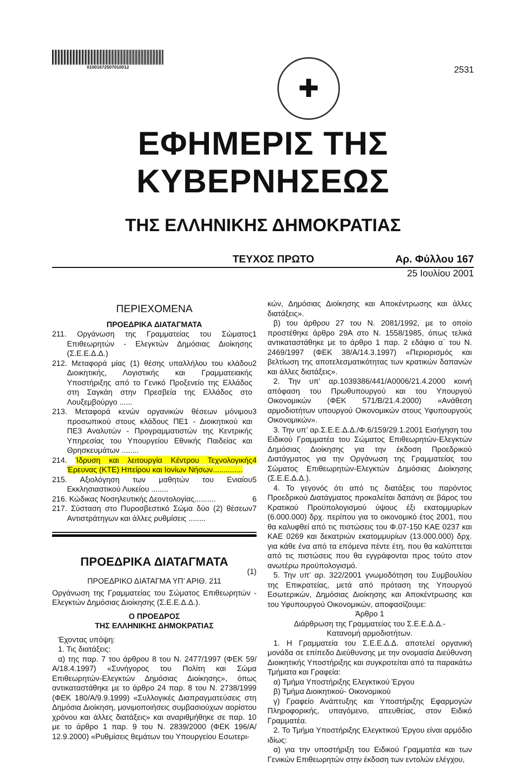01001672507010012
✚
2531
ΕΦΗΜΕΡΙΣ ΤΗΣ ΚΥΒΕΡΝΗΣΕΩΣ
ΤΗΣ ΕΛΛΗΝΙΚΗΣ ΔΗΜΟΚΡΑΤΙΑΣ
ΤΕΥΧΟΣ ΠΡΩΤΟ Αρ. Φύλλου 167
25 Ιουλίου 2001
ΠΕΡΙΕΧΟΜΕΝΑ
ΠΡΟΕΔΡΙΚΑ ΔΙΑΤΑΓΜΑΤΑ
211. Οργάνωση της Γραμματείας του Σώματος Επιθεωρητών - Ελεγκτών Δημόσιας Διοίκησης (Σ.Ε.Ε.Δ.Δ.) 1
212. Μεταφορά μίας (1) θέσης υπαλλήλου του κλάδου Διοικητικής, Λογιστικής και Γραμματειακής Υποστήριξης από το Γενικό Προξενείο της Ελλάδος στη Σαγκάη στην Πρεσβεία της Ελλάδος στο Λουξεμβούργο ...... 2
213. Μεταφορά κενών οργανικών θέσεων μόνιμου προσωπικού στους κλάδους ΠΕ1 - Διοικητικού και ΠΕ3 Αναλυτών - Προγραμματιστών της Κεντρικής Υπηρεσίας του Υπουργείου Εθνικής Παιδείας και Θρησκευμάτων ........ 3
214. Ίδρυση και λειτουργία Κέντρου Τεχνολογικής Έρευνας (ΚΤΕ) Ηπείρου και Ιονίων Νήσων.............. 4
215. Αξιολόγηση των μαθητών του Ενιαίου Εκκλησιαστικού Λυκείου ........ 5
216. Κώδικας Νοσηλευτικής Δεοντολογίας.......... 6
217. Σύσταση στο Πυροσβεστικό Σώμα δύο (2) θέσεων Αντιστράτηγων και άλλες ρυθμίσεις ........ 7
ΠΡΟΕΔΡΙΚΑ ΔΙΑΤΑΓΜΑΤΑ
(1)
ΠΡΟΕΔΡΙΚΟ ΔΙΑΤΑΓΜΑ ΥΠ’ ΑΡΙΘ. 211
Οργάνωση της Γραμματείας του Σώματος Επιθεωρητών - Ελεγκτών Δημόσιας Διοίκησης (Σ.Ε.Ε.Δ.Δ.).
Ο ΠΡΟΕΔΡΟΣ
ΤΗΣ ΕΛΛΗΝΙΚΗΣ ΔΗΜΟΚΡΑΤΙΑΣ
Έχοντας υπόψη:
1. Τις διατάξεις:
α) της παρ. 7 του άρθρου 8 του Ν. 2477/1997 (ΦΕΚ 59/Α/18.4.1997) «Συνήγορος του Πολίτη και Σώμα Επιθεωρητών-Ελεγκτών Δημόσιας Διοίκησης», όπως αντικαταστάθηκε με το άρθρο 24 παρ. 8 του Ν. 2738/1999 (ΦΕΚ 180/Α/9.9.1999) «Συλλογικές Διαπραγματεύσεις στη Δημόσια Διοίκηση, μονιμοποιήσεις συμβασιούχων αορίστου χρόνου και άλλες διατάξεις» και αναριθμήθηκε σε παρ. 10 με το άρθρο 1 παρ. 9 του Ν. 2839/2000 (ΦΕΚ 196/Α/ 12.9.2000) «Ρυθμίσεις θεμάτων του Υπουργείου Εσωτερι-
κών, Δημόσιας Διοίκησης και Αποκέντρωσης και άλλες διατάξεις».
β) του άρθρου 27 του Ν. 2081/1992, με το οποίο προστέθηκε άρθρο 29Α στο Ν. 1558/1985, όπως τελικά αντικαταστάθηκε με το άρθρο 1 παρ. 2 εδάφιο α΄ του Ν. 2469/1997 (ΦΕΚ 38/Α/14.3.1997) «Περιορισμός και βελτίωση της αποτελεσματικότητας των κρατικών δαπανών και άλλες διατάξεις».
2. Την υπ’ αρ.1039386/441/Α0006/21.4.2000 κοινή απόφαση του Πρωθυπουργού και του Υπουργού Οικονομικών (ΦΕΚ 571/Β/21.4.2000) «Ανάθεση αρμοδιοτήτων υπουργού Οικονομικών στους Υφυπουργούς Οικονομικών».
3. Την υπ’ αρ.Σ.Ε.Ε.Δ.Δ./Φ.6/159/29.1.2001 Εισήγηση του Ειδικού Γραμματέα του Σώματος Επιθεωρητών-Ελεγκτών Δημόσιας Διοίκησης για την έκδοση Προεδρικού Διατάγματος για την Οργάνωση της Γραμματείας του Σώματος Επιθεωρητών-Ελεγκτών Δημόσιας Διοίκησης (Σ.Ε.Ε.Δ.Δ.).
4. Το γεγονός ότι από τις διατάξεις του παρόντος Προεδρικού Διατάγματος προκαλείται δαπάνη σε βάρος του Κρατικού Προϋπολογισμού ύψους έξι εκατομμυρίων (6.000.000) δρχ. περίπου για το οικονομικό έτος 2001, που θα καλυφθεί από τις πιστώσεις του Φ.07-150 ΚΑΕ 0237 και ΚΑΕ 0269 και δεκατριών εκατομμυρίων (13.000.000) δρχ. για κάθε ένα από τα επόμενα πέντε έτη, που θα καλύπτεται από τις πιστώσεις που θα εγγράφονται προς τούτο στον ανωτέρω προϋπολογισμό.
5. Την υπ’ αρ. 322/2001 γνωμοδότηση του Συμβουλίου της Επικρατείας, μετά από πρόταση της Υπουργού Εσωτερικών, Δημόσιας Διοίκησης και Αποκέντρωσης και του Υφυπουργού Οικονομικών, αποφασίζουμε:
Άρθρο 1
Διάρθρωση της Γραμματείας του Σ.Ε.Ε.Δ.Δ.-
Κατανομή αρμοδιοτήτων.
1. Η Γραμματεία του Σ.Ε.Ε.Δ.Δ. αποτελεί οργανική μονάδα σε επίπεδο Διεύθυνσης με την ονομασία Διεύθυνση Διοικητικής Υποστήριξης και συγκροτείται από τα παρακάτω Τμήματα και Γραφεία:
α) Τμήμα Υποστήριξης Ελεγκτικού Έργου
β) Τμήμα Διοικητικού- Οικονομικού
γ) Γραφείο Ανάπτυξης και Υποστήριξης Εφαρμογών Πληροφορικής, υπαγόμενο, απευθείας, στον Ειδικό Γραμματέα.
2. Το Τμήμα Υποστήριξης Ελεγκτικού Έργου είναι αρμόδιο ιδίως:
α) για την υποστήριξη του Ειδικού Γραμματέα και των Γενικών Επιθεωρητών στην έκδοση των εντολών ελέγχου,